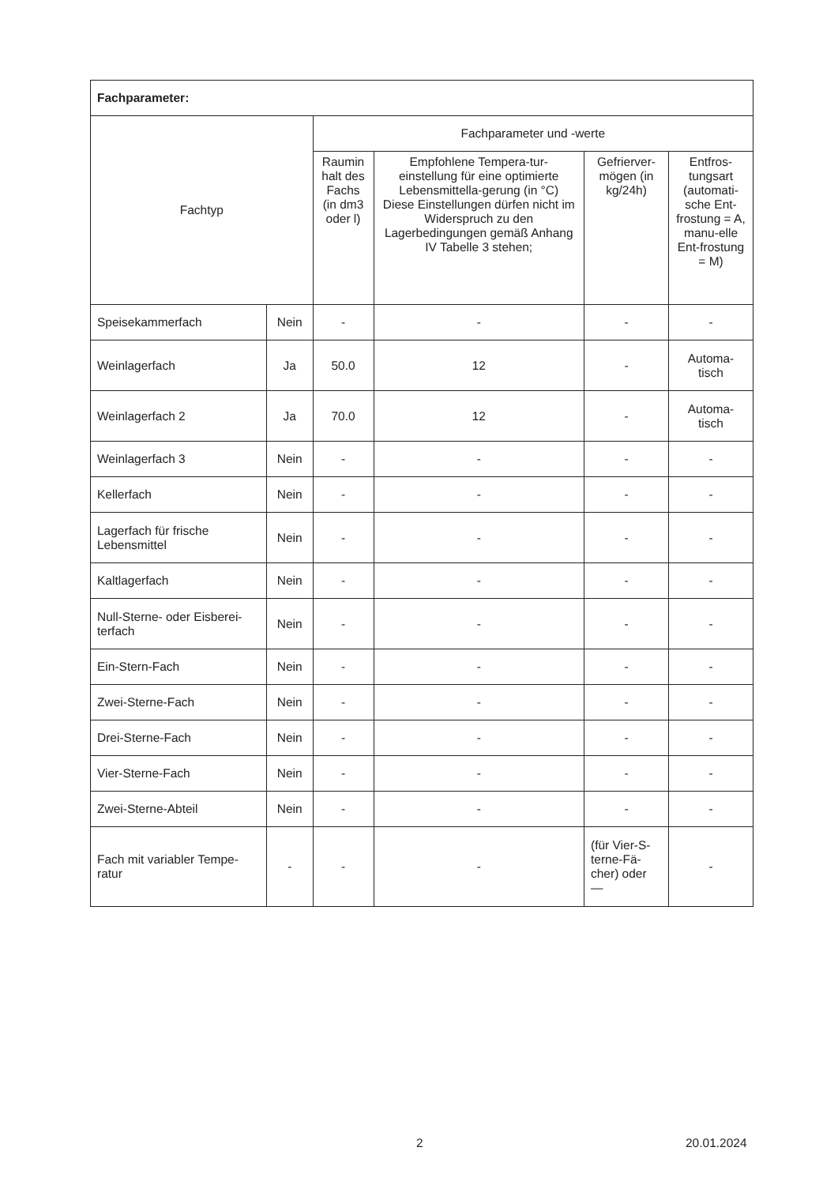| Fachparameter: | | | | | |
| --- | --- | --- | --- | --- | --- |
| Fachtyp | | Fachparameter und -werte | | | |
| | | Raumin halt des Fachs (in dm3 oder l) | Empfohlene Tempera-tur-einstellung für eine optimierte Lebensmittella-gerung (in °C) Diese Einstellungen dürfen nicht im Widerspruch zu den Lagerbedingungen gemäß Anhang IV Tabelle 3 stehen; | Gefrierver-mögen (in kg/24h) | Entfros-tungsart (automati-sche Ent-frostung = A, manu-elle Ent-frostung = M) |
| Speisekammerfach | Nein | - | - | - | - |
| Weinlagerfach | Ja | 50.0 | 12 | - | Automa-tisch |
| Weinlagerfach 2 | Ja | 70.0 | 12 | - | Automa-tisch |
| Weinlagerfach 3 | Nein | - | - | - | - |
| Kellerfach | Nein | - | - | - | - |
| Lagerfach für frische Lebensmittel | Nein | - | - | - | - |
| Kaltlagerfach | Nein | - | - | - | - |
| Null-Sterne- oder Eisberei-terfach | Nein | - | - | - | - |
| Ein-Stern-Fach | Nein | - | - | - | - |
| Zwei-Sterne-Fach | Nein | - | - | - | - |
| Drei-Sterne-Fach | Nein | - | - | - | - |
| Vier-Sterne-Fach | Nein | - | - | - | - |
| Zwei-Sterne-Abteil | Nein | - | - | - | - |
| Fach mit variabler Tempe-ratur | - | - | - | (für Vier-S-terne-Fä-cher) oder — | - |
2 20.01.2024